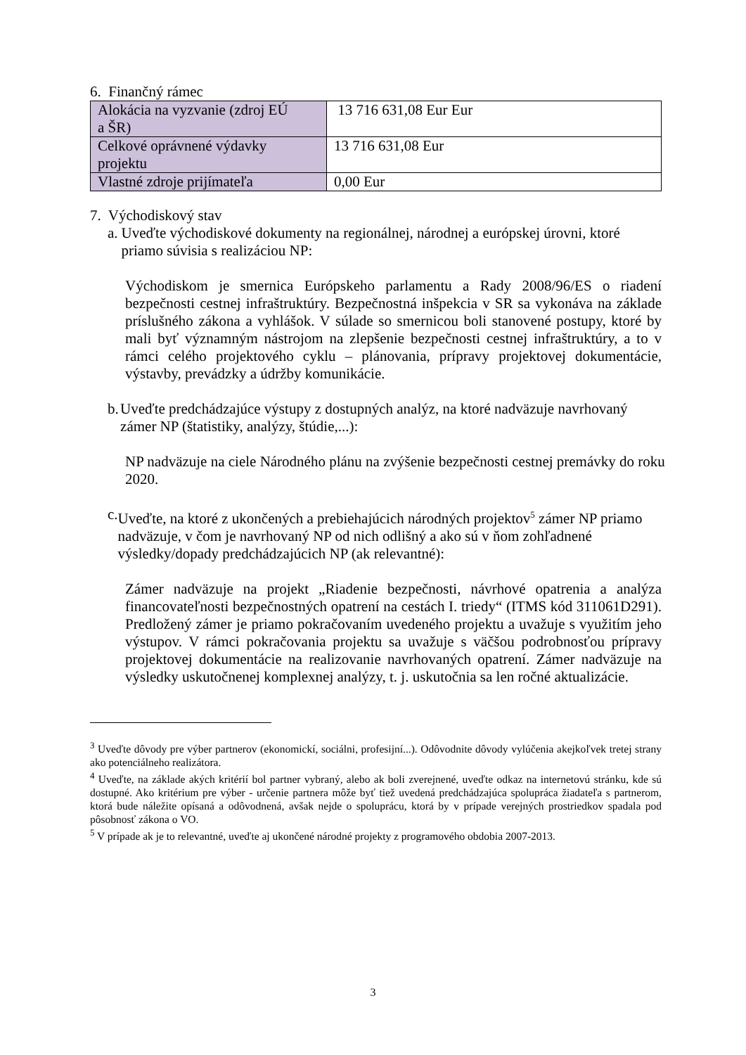6. Finančný rámec
| Alokácia na vyzvanie (zdroj EÚ a ŠR) | 13 716 631,08 Eur Eur |
| Celkové oprávnené výdavky projektu | 13 716 631,08 Eur |
| Vlastné zdroje prijímateľa | 0,00 Eur |
7. Východiskový stav
a.
Uveďte východiskové dokumenty na regionálnej, národnej a európskej úrovni, ktoré priamo súvisia s realizáciou NP:
Východiskom je smernica Európskeho parlamentu a Rady 2008/96/ES o riadení bezpečnosti cestnej infraštruktúry. Bezpečnostná inšpekcia v SR sa vykonáva na základe príslušného zákona a vyhlášok. V súlade so smernicou boli stanovené postupy, ktoré by mali byť významným nástrojom na zlepšenie bezpečnosti cestnej infraštruktúry, a to v rámci celého projektového cyklu – plánovania, prípravy projektovej dokumentácie, výstavby, prevádzky a údržby komunikácie.
b.
Uveďte predchádzajúce výstupy z dostupných analýz, na ktoré nadväzuje navrhovaný zámer NP (štatistiky, analýzy, štúdie,...):
NP nadväzuje na ciele Národného plánu na zvýšenie bezpečnosti cestnej premávky do roku 2020.
c.
Uveďte, na ktoré z ukončených a prebiehajúcich národných projektov<sup>5</sup> zámer NP priamo nadväzuje, v čom je navrhovaný NP od nich odlišný a ako sú v ňom zohľadnené výsledky/dopady predchádzajúcich NP (ak relevantné):
Zámer nadväzuje na projekt „Riadenie bezpečnosti, návrhové opatrenia a analýza financovateľnosti bezpečnostných opatrení na cestách I. triedy“ (ITMS kód 311061D291). Predložený zámer je priamo pokračovaním uvedeného projektu a uvažuje s využitím jeho výstupov. V rámci pokračovania projektu sa uvažuje s väčšou podrobnosťou prípravy projektovej dokumentácie na realizovanie navrhovaných opatrení. Zámer nadväzuje na výsledky uskutočnenej komplexnej analýzy, t. j. uskutočnia sa len ročné aktualizácie.
<sup>3</sup> Uveďte dôvody pre výber partnerov (ekonomickí, sociálni, profesijní...). Odôvodnite dôvody vylúčenia akejkoľvek tretej strany ako potenciálneho realizátora.
<sup>4</sup> Uveďte, na základe akých kritérií bol partner vybraný, alebo ak boli zverejnené, uveďte odkaz na internetovú stránku, kde sú dostupné. Ako kritérium pre výber - určenie partnera môže byť tiež uvedená predchádzajúca spolupráca žiadateľa s partnerom, ktorá bude náležite opísaná a odôvodnená, avšak nejde o spoluprácu, ktorá by v prípade verejných prostriedkov spadala pod pôsobnosť zákona o VO.
<sup>5</sup> V prípade ak je to relevantné, uveďte aj ukončené národné projekty z programového obdobia 2007-2013.
3